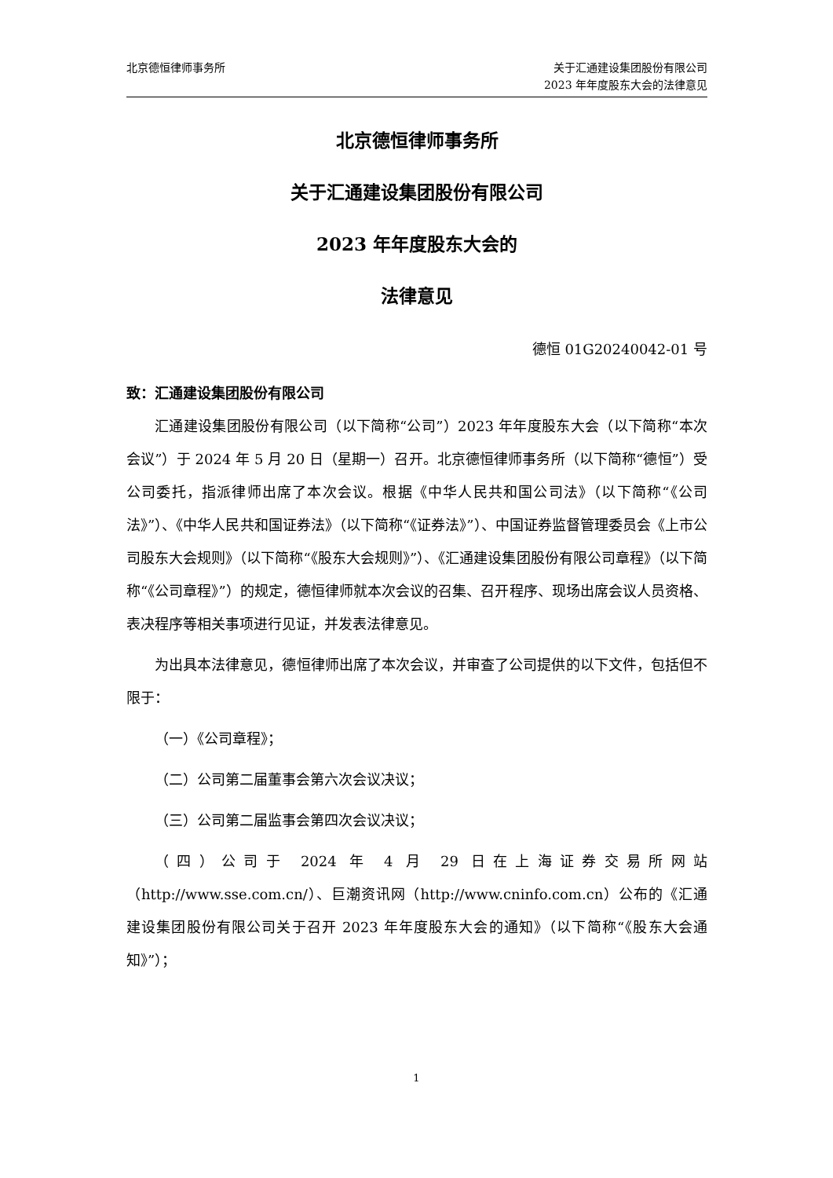北京德恒律师事务所 关于汇通建设集团股份有限公司
2023 年年度股东大会的法律意见
北京德恒律师事务所
关于汇通建设集团股份有限公司
2023 年年度股东大会的
法律意见
德恒 01G20240042-01 号
致：汇通建设集团股份有限公司
汇通建设集团股份有限公司（以下简称“公司”）2023 年年度股东大会（以下简称“本次会议”）于 2024 年 5 月 20 日（星期一）召开。北京德恒律师事务所（以下简称“德恒”）受公司委托，指派律师出席了本次会议。根据《中华人民共和国公司法》（以下简称“《公司法》”）、《中华人民共和国证券法》（以下简称“《证券法》”）、中国证券监督管理委员会《上市公司股东大会规则》（以下简称“《股东大会规则》”）、《汇通建设集团股份有限公司章程》（以下简称“《公司章程》”）的规定，德恒律师就本次会议的召集、召开程序、现场出席会议人员资格、表决程序等相关事项进行见证，并发表法律意见。
为出具本法律意见，德恒律师出席了本次会议，并审查了公司提供的以下文件，包括但不限于：
（一）《公司章程》；
（二）公司第二届董事会第六次会议决议；
（三）公司第二届监事会第四次会议决议；
（四）公司于 2024 年 4 月 29 日在上海证券交易所网站（http://www.sse.com.cn/）、巨潮资讯网（http://www.cninfo.com.cn）公布的《汇通建设集团股份有限公司关于召开 2023 年年度股东大会的通知》（以下简称“《股东大会通知》”）；
1